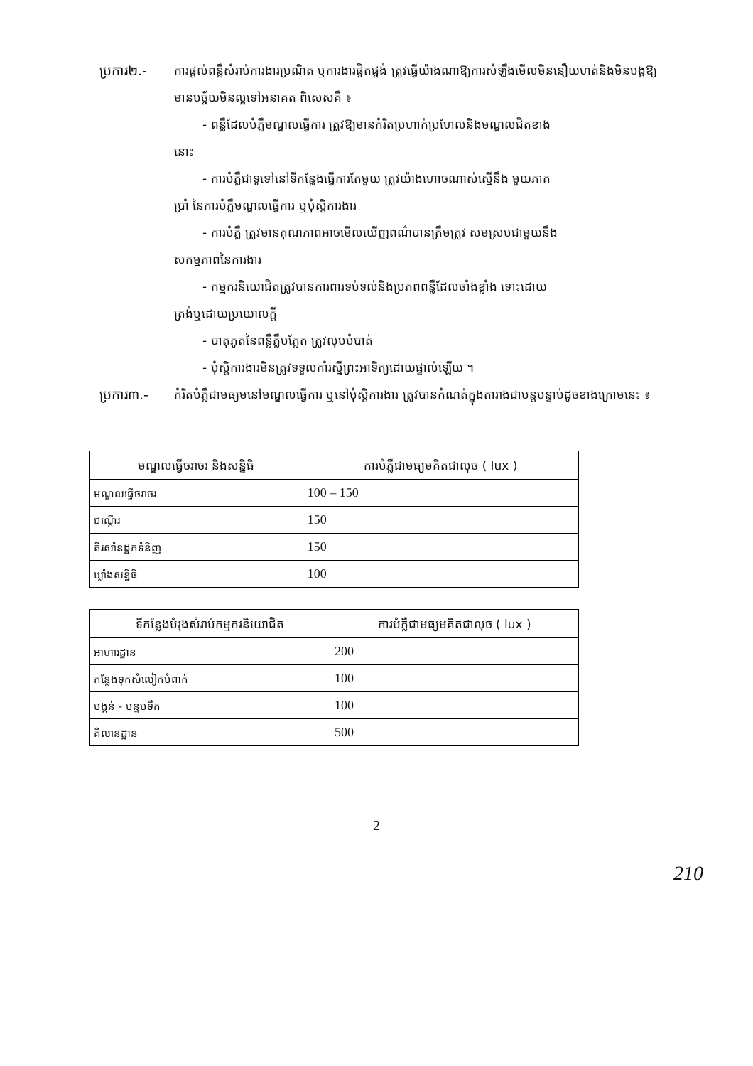ប្រការ២.- ការផ្តល់ពន្លឺសំរាប់ការងារប្រណិត ឬការងារផ្ចិតផ្ចង់ ត្រូវធ្វើយ៉ាងណាឱ្យការសំឡឹងមើលមិននឿយហត់និងមិនបង្កឱ្យមានបច្ច័យមិនល្អទៅអនាគត ពិសេសគឺ ៖
- ពន្លឺដែលបំភ្លឺមណ្ឌលធ្វើការ ត្រូវឱ្យមានកំរិតប្រហាក់ប្រហែលនិងមណ្ឌលជិតខាង
នោះ
- ការបំភ្លឺជាទូទៅនៅទីកន្លែងធ្វើការតែមួយ ត្រូវយ៉ាងហោចណាស់ស្មើនឹង មួយភាគ
ប្រាំ នៃការបំភ្លឺមណ្ឌលធ្វើការ ឬបុំស្តិការងារ
- ការបំភ្លឺ ត្រូវមានគុណភាពអាចមើលឃើញពណ៌បានត្រឹមត្រូវ សមស្របជាមួយនឹង
សកម្មភាពនៃការងារ
- កម្មករនិយោជិតត្រូវបានការពារទប់ទល់និងប្រភពពន្លឺដែលចាំងខ្លាំង ទោះដោយ
ត្រង់ឬដោយប្រយោលក្តី
- បាតុភូតនៃពន្លឺភ្លឹបភ្លែត ត្រូវលុបបំបាត់
- បុំស្តិការងារមិនត្រូវទទួលកាំរស្មីព្រះអាទិត្យដោយផ្ទាល់ឡើយ ។
ប្រការ៣.- កំរិតបំភ្លឺជាមធ្យមនៅមណ្ឌលធ្វើការ ឬនៅបុំស្តិការងារ ត្រូវបានកំណត់ក្នុងតារាងជាបន្តបន្ទាប់ដូចខាងក្រោមនេះ ៖
| មណ្ឌលធ្វើចរាចរ និងសន្និធិ | ការបំភ្លឺជាមធ្យមគិតជាលុច ( lux ) |
| --- | --- |
| មណ្ឌលធ្វើចរាចរ | 100 – 150 |
| ជណ្តើរ | 150 |
| គីរសាំនដ្ឋកទំនិញ | 150 |
| ឃ្លាំងសន្និធិ | 100 |
| ទីកន្លែងបំរុងសំរាប់កម្មករនិយោជិត | ការបំភ្លឺជាមធ្យមគិតជាលុច ( lux ) |
| --- | --- |
| អាហារដ្ឋាន | 200 |
| កន្លែងទុកសំលៀកបំពាក់ | 100 |
| បង្គន់ - បន្ទប់ទឹក | 100 |
| គិលានដ្ឋាន | 500 |
2
210